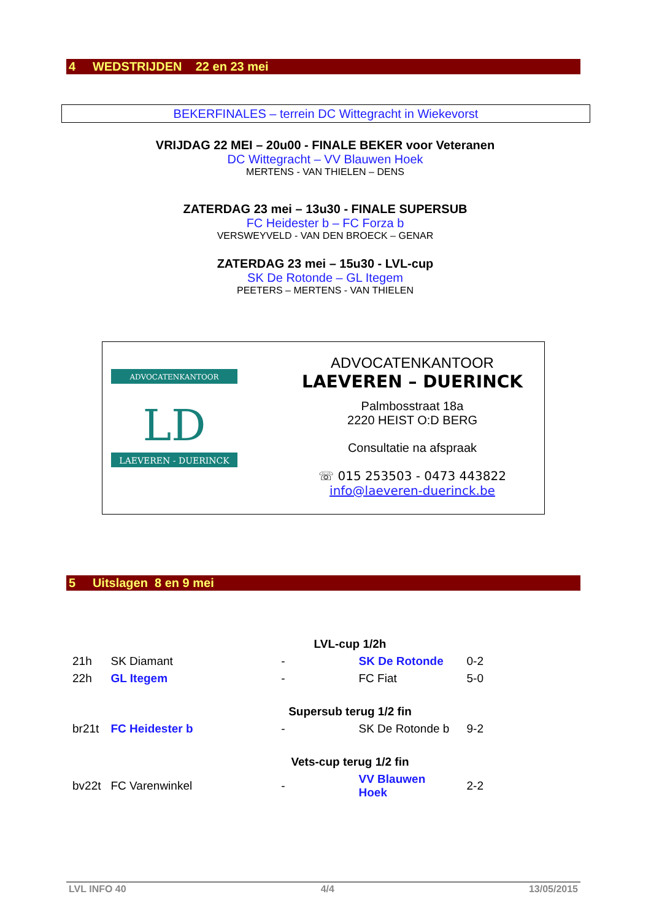4 WEDSTRIJDEN 22 en 23 mei
BEKERFINALES – terrein DC Wittegracht in Wiekevorst
VRIJDAG 22 MEI – 20u00 - FINALE BEKER voor Veteranen
DC Wittegracht – VV Blauwen Hoek
MERTENS - VAN THIELEN – DENS
ZATERDAG 23 mei – 13u30 - FINALE SUPERSUB
FC Heidester b – FC Forza b
VERSWEYVELD - VAN DEN BROECK – GENAR
ZATERDAG 23 mei – 15u30 - LVL-cup
SK De Rotonde – GL Itegem
PEETERS – MERTENS - VAN THIELEN
ADVOCATENKANTOOR
LD
LAEVEREN - DUERINCK
ADVOCATENKANTOOR
LAEVEREN – DUERINCK
Palmbosstraat 18a
2220 HEIST O:D BERG
Consultatie na afspraak
☏ 015 253503 - 0473 443822
info@laeveren-duerinck.be
5 Uitslagen 8 en 9 mei
| | | LVL-cup 1/2h | | |
| 21h | SK Diamant | - | SK De Rotonde | 0-2 |
| 22h | GL Itegem | - | FC Fiat | 5-0 |
| | | Supersub terug 1/2 fin | | |
| br21t | FC Heidester b | - | SK De Rotonde b | 9-2 |
| | | Vets-cup terug 1/2 fin | | |
| bv22t | FC Varenwinkel | - | VV Blauwen Hoek | 2-2 |
LVL INFO 40 4/4 13/05/2015